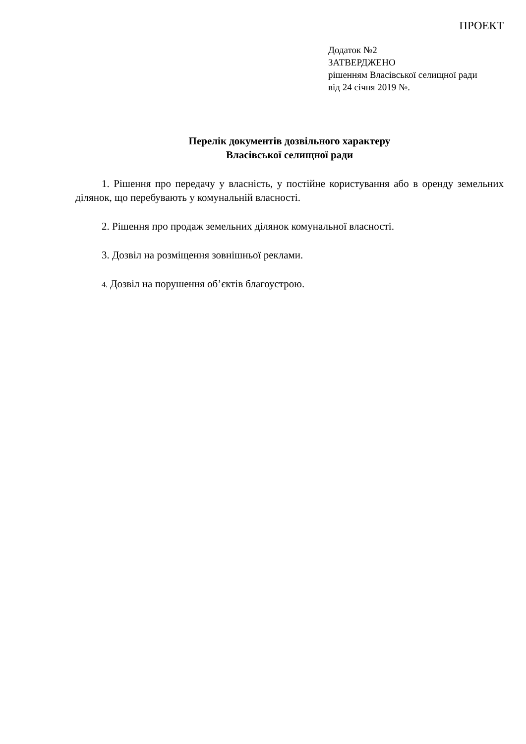ПРОЕКТ
Додаток №2
ЗАТВЕРДЖЕНО
рішенням Власівської селищної ради
від 24 січня 2019 №.
Перелік документів дозвільного характеру
Власівської селищної ради
1. Рішення про передачу у власність, у постійне користування або в оренду земельних ділянок, що перебувають у комунальній власності.
2. Рішення про продаж земельних ділянок комунальної власності.
3. Дозвіл на розміщення зовнішньої реклами.
4. Дозвіл на порушення об’єктів благоустрою.